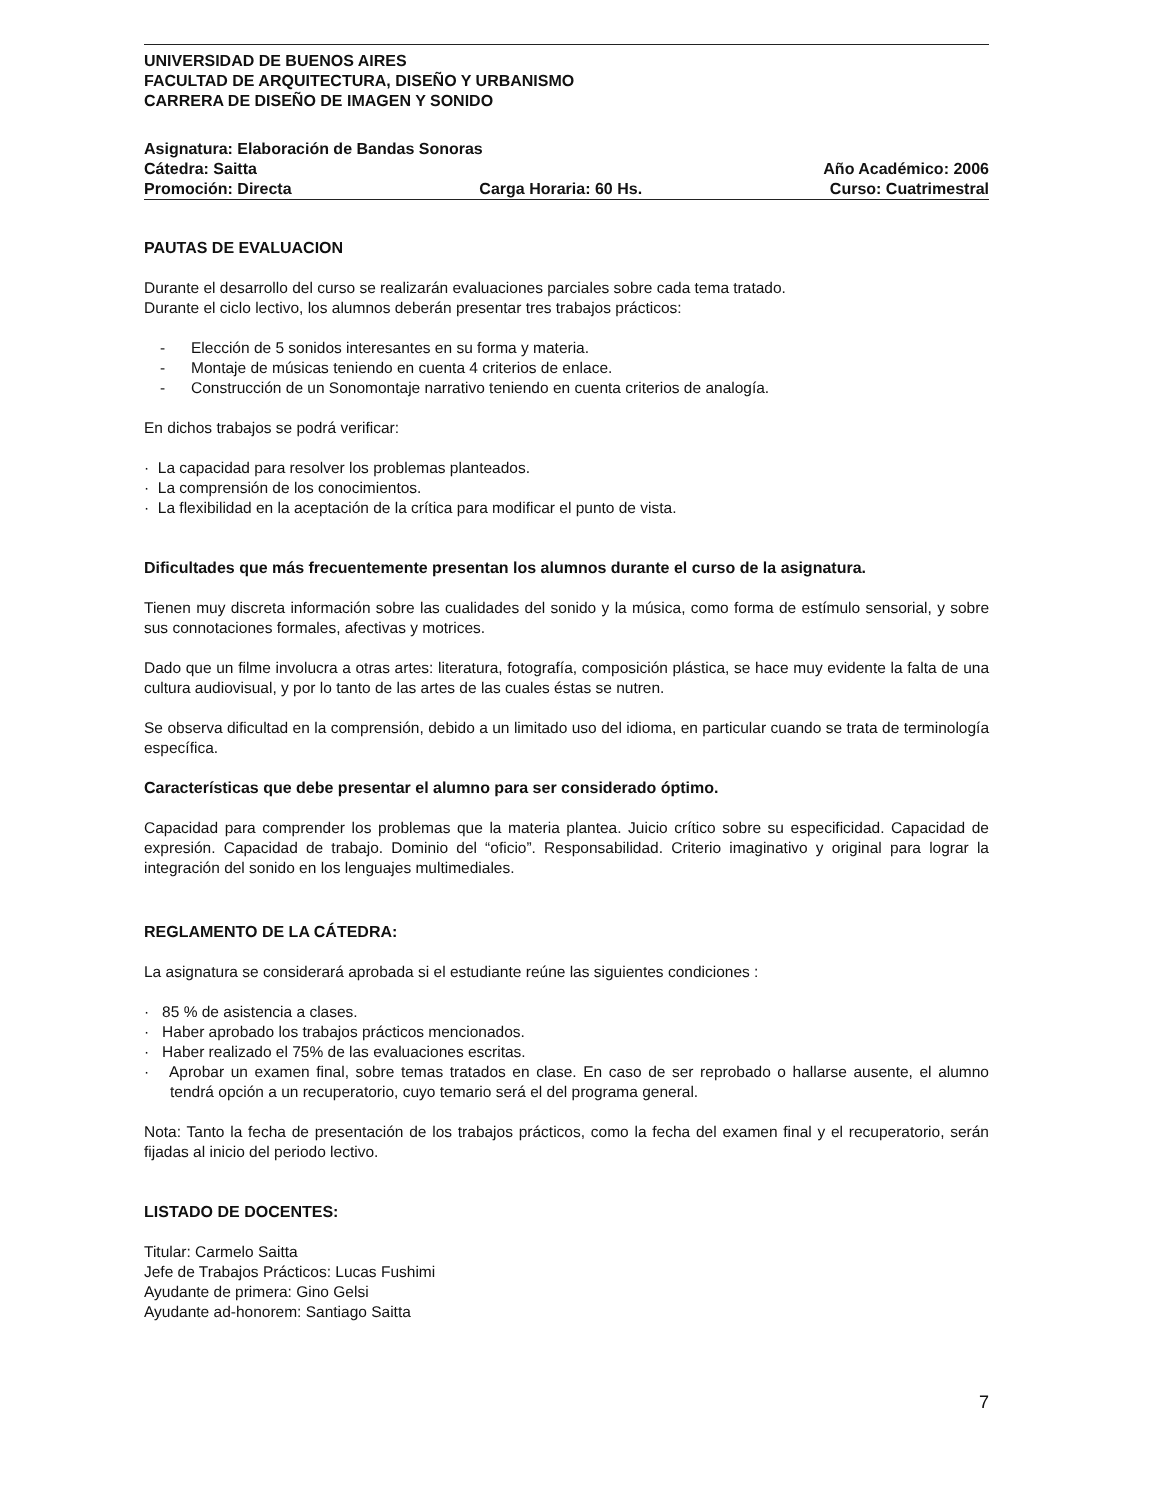UNIVERSIDAD DE BUENOS AIRES
FACULTAD DE ARQUITECTURA, DISEÑO Y URBANISMO
CARRERA DE DISEÑO DE IMAGEN Y SONIDO
Asignatura: Elaboración de Bandas Sonoras
Cátedra: Saitta Año Académico: 2006
Promoción: Directa Carga Horaria: 60 Hs. Curso: Cuatrimestral
PAUTAS DE EVALUACION
Durante el desarrollo del curso se realizarán evaluaciones parciales sobre cada tema tratado.
Durante el ciclo lectivo, los alumnos deberán presentar tres trabajos prácticos:
- Elección de 5 sonidos interesantes en su forma y materia.
- Montaje de músicas teniendo en cuenta 4 criterios de enlace.
- Construcción de un Sonomontaje narrativo teniendo en cuenta criterios de analogía.
En dichos trabajos se podrá verificar:
· La capacidad para resolver los problemas planteados.
· La comprensión de los conocimientos.
· La flexibilidad en la aceptación de la crítica para modificar el punto de vista.
Dificultades que más frecuentemente presentan los alumnos durante el curso de la asignatura.
Tienen muy discreta información sobre las cualidades del sonido y la música, como forma de estímulo sensorial, y sobre sus connotaciones formales, afectivas y motrices.
Dado que un filme involucra a otras artes: literatura, fotografía, composición plástica, se hace muy evidente la falta de una cultura audiovisual, y por lo tanto de las artes de las cuales éstas se nutren.
Se observa dificultad en la comprensión, debido a un limitado uso del idioma, en particular cuando se trata de terminología específica.
Características que debe presentar el alumno para ser considerado óptimo.
Capacidad para comprender los problemas que la materia plantea. Juicio crítico sobre su especificidad. Capacidad de expresión. Capacidad de trabajo. Dominio del “oficio”. Responsabilidad. Criterio imaginativo y original para lograr la integración del sonido en los lenguajes multimediales.
REGLAMENTO DE LA CÁTEDRA:
La asignatura se considerará aprobada si el estudiante reúne las siguientes condiciones :
· 85 % de asistencia a clases.
· Haber aprobado los trabajos prácticos mencionados.
· Haber realizado el 75% de las evaluaciones escritas.
· Aprobar un examen final, sobre temas tratados en clase. En caso de ser reprobado o hallarse ausente, el alumno tendrá opción a un recuperatorio, cuyo temario será el del programa general.
Nota: Tanto la fecha de presentación de los trabajos prácticos, como la fecha del examen final y el recuperatorio, serán fijadas al inicio del periodo lectivo.
LISTADO DE DOCENTES:
Titular: Carmelo Saitta
Jefe de Trabajos Prácticos: Lucas Fushimi
Ayudante de primera: Gino Gelsi
Ayudante ad-honorem: Santiago Saitta
7